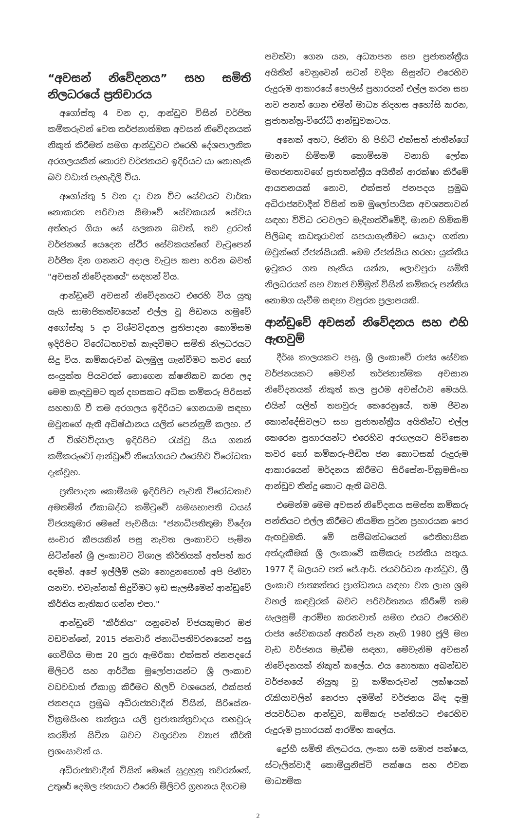“අවසන් නිවේදනය” සහ සමිති නිලධරයේ ප්‍රතිචාරය
අගෝස්තු 4 වන දා, ආන්ඩුව විසින් වර්ජිත කම්කරුවන් වෙත තර්ජනාත්මක අවසන් නිවේදනයක් නිකුත් කිරීමත් සමග ආන්ඩුවට එරෙහි දේශපාලනික අරගලයකින් තොරව වර්ජනයට ඉදිරියට යා නොහැකි බව වඩාත් පැහැදිලි විය.
අගෝස්තු 5 වන දා වන විට සේවයට වාර්තා නොකරන පරිවාස සීමාවේ සේවකයන් සේවය අත්හැර ගියා සේ සලකන බවත්, තව දුරටත් වර්ජනයේ යෙදෙන ස්ථිර සේවකයන්ගේ වැටුපෙන් වර්ජිත දින ගනනට අදාල වැටුප කපා හරින බවත් "අවසන් නිවේදනයේ" සඳහන් විය.
ආන්ඩුවේ අවසන් නිවේදනයට එරෙහි විය යුතු යැයි සාමාජිකත්වයෙන් එල්ල වූ පීඩනය හමුවේ අගෝස්තු 5 දා විශ්වවිද්‍යාල ප්‍රතිපාදන කොමිසම ඉදිරිපිට විරෝධතාවක් කැඳවීමට සමිති නිලධරයට සිදු විය. කම්කරුවන් බලමුලු ගැන්වීමට කවර හෝ සංයුක්ත පියවරක් නොගෙන ක්ෂනිකව කරන ලද මෙම කැඳවුමට තුන් දහසකට අධික කම්කරු පිරිසක් සහභාගි වී තම අරගලය ඉදිරියට ගෙනයාම සඳහා ඔවුනගේ ඇති අධිෂ්ඨානය යලිත් පෙන්නුම් කලහ. ඒ ඒ විශ්වවිද්‍යාල ඉදිරිපිට රැස්වූ සිය ගනන් කම්කරුවෝ ආන්ඩුවේ නියෝගයට එරෙහිව විරෝධතා දැක්වූහ.
ප්‍රතිපාදන කොමිසම ඉදිරිපිට පැවති විරෝධතාව අමතමින් ඒකාබද්ධ කමිටුවේ සමසභාපති ධයස් විජයකුමාර මෙසේ පැවසීය: "ජනාධිපතිතුමා විදේශ සංචාර කීපයකින් පසු නැවත ලංකාවට පැමින සිටින්නේ ශ්‍රී ලංකාවට විශාල කීර්තියක් අත්පත් කර දෙමින්. අපේ ඉල්ලීම් ලබා නොදුනහොත් අපි ජිනීවා යනවා. එවැන්නක් සිදුවීමට ඉඩ සැලසීමෙන් ආන්ඩුවේ කීර්තිය නැතිකර ගන්න එපා."
ආන්ඩුවේ "කීර්තිය" යනුවෙන් විජයකුමාර ඔජ වඩවන්නේ, 2015 ජනවාරි ජනාධිපතිවරනයෙන් පසු ගෙවීගිය මාස 20 පුරා ඇමරිකා එක්සත් ජනපදයේ මිලිටරි සහ ආර්ථික මූලෝපායන්ට ශ්‍රී ලංකාව වඩවඩාත් ඒකාග්‍ර කිරීමට හිලව් වශයෙන්, එක්සත් ජනපදය ප්‍රමුඛ අධිරාජ්‍යවාදීන් විසින්, සිරිසේන-වික්‍රමසිංහ තන්ත්‍රය යලි ප්‍රජාතන්ත්‍රවාදය තහවුරු කරමින් සිටින බවට වගුරවන ව්‍යාජ කීර්ති ප්‍රශංසාවන් ය.
අධිරාජ්‍යවාදීන් විසින් මෙසේ සුදුහුනු තවරන්නේ, උතුරේ දෙමල ජනයාට එරෙහි මිලිටරි ග්‍රහනය දිගටම
පවත්වා ගෙන යන, අධ්‍යාපන සහ ප්‍රජාතන්ත්‍රීය අයිතීන් වෙනුවෙන් සටන් වදින සිසුන්ට එරෙහිව රුදුරුම ආකාරයේ පොලිස් ප්‍රහාරයන් එල්ල කරන සහ නව පනත් ගෙන එමින් මාධ්‍ය නිදහස අහෝසි කරන, ප්‍රජාතන්ත්‍ර-විරෝධී ආන්ඩුවකටය.
අනෙක් අතට, ජිනීවා හි පිහිටි එක්සත් ජාතීන්ගේ මානව හිමිකම් කොමිසම වනාහි ලෝක මහජනතාවගේ ප්‍රජාතන්ත්‍රීය අයිතීන් ආරක්ෂා කිරීමේ ආයතනයක් නොව, එක්සත් ජනපදය ප්‍රමුඛ අධිරාජ්‍යවාදීන් විසින් තම මූලෝපායික අවශ්‍යතාවන් සඳහා විවිධ රටවලට මැදිහත්වීමේදී, මානව හිමිකම් පිලිබඳ කඩතුරාවන් සපයාගැනීමට යොදා ගන්නා ඔවුන්ගේ ඒජන්සියකි. මෙම ඒජන්සිය හරහා යුක්තිය ඉටුකර ගත හැකිය යන්න, ලොවපුරා සමිති නිලධරයන් සහ ව්‍යාජ වම්මුන් විසින් කම්කරු පන්තිය නොමග යැවීම සඳහා වපුරන ප්‍රලාපයකි.
ආන්ඩුවේ අවසන් නිවේදනය සහ එහි ඇඟවුම්
දීර්ඝ කාලයකට පසු, ශ්‍රී ලංකාවේ රාජ්‍ය සේවක වර්ජනයකට මෙවන් තර්ජනාත්මක අවසාන නිවේදනයක් නිකුත් කල ප්‍රථම අවස්ථාව මෙයයි. එයින් යලිත් තහවුරු කෙරෙනුයේ, තම ජීවන කොන්දේසිවලට සහ ප්‍රජාතන්ත්‍රීය අයිතීන්ට එල්ල කෙරෙන ප්‍රහාරයන්ට එරෙහිව අරගලයට පිවිසෙන කවර හෝ කම්කරු-පීඩිත ජන කොටසක් රුදුරුම ආකාරයෙන් මර්දනය කිරීමට සිරිසේන-වික්‍රමසිංහ ආන්ඩුව තීන්දු කොට ඇති බවයි.
එමෙන්ම මෙම අවසන් නිවේදනය සමස්ත කම්කරු පන්තියට එල්ල කිරීමට නියමිත පූර්න ප්‍රහාරයක පෙර ඇඟවුමකි. මේ සම්බන්ධයෙන් ඓතිහාසික අත්දැකීමක් ශ්‍රී ලංකාවේ කම්කරු පන්තිය සතුය. 1977 දී බලයට පත් ජේ.ආර්. ජයවර්ධන ආන්ඩුව, ශ්‍රී ලංකාව ජාත්‍යන්තර ප්‍රාග්ධනය සඳහා වන ලාභ ශ්‍රම වහල් කඳවුරක් බවට පරිවර්තනය කිරීමේ තම සැලසුම් ආරම්භ කරනවාත් සමග එයට එරෙහිව රාජ්‍ය සේවකයන් අතරින් පැන නැගි 1980 ජූලි මහ වැඩ වර්ජනය මැඩීම සඳහා, මෙවැනිම අවසන් නිවේදනයක් නිකුත් කලේය. එය නොතකා අඛන්ඩව වර්ජනයේ නියුතු වූ කම්කරුවන් ලක්ෂයක් රැකියාවලින් නෙරපා දමමින් වර්ජනය බිඳ දැමූ ජයවර්ධන ආන්ඩුව, කම්කරු පන්තියට එරෙහිව රුදුරුම ප්‍රහාරයක් ආරම්භ කලේය.
ද්‍රෝහී සමිති නිලධරය, ලංකා සම සමාජ පක්ෂය, ස්ටැලින්වාදී කොමියුනිස්ට් පක්ෂය සහ එවක මාධ්‍යමික
2